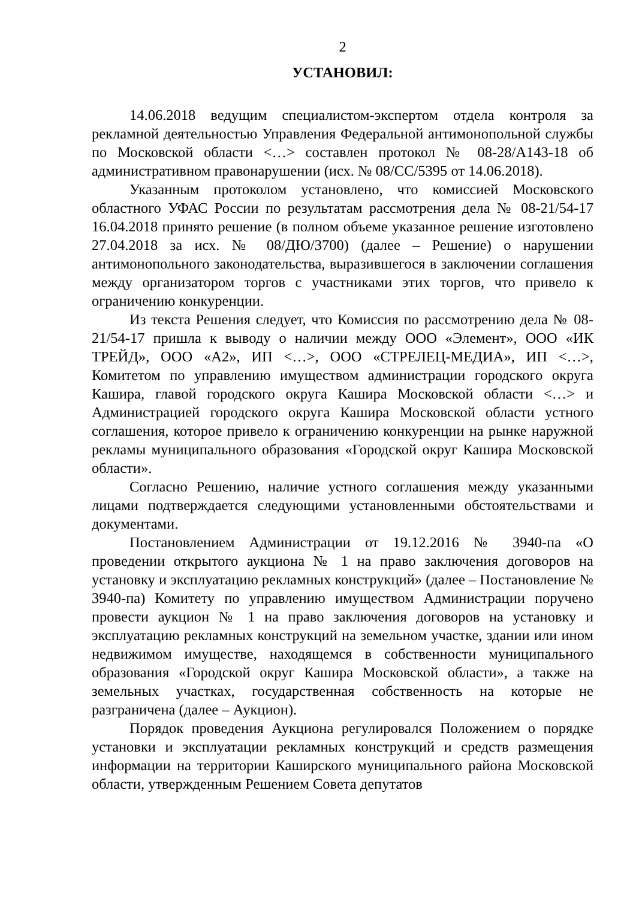2
УСТАНОВИЛ:
14.06.2018 ведущим специалистом-экспертом отдела контроля за рекламной деятельностью Управления Федеральной антимонопольной службы по Московской области <…> составлен протокол № 08-28/А143-18 об административном правонарушении (исх. № 08/СС/5395 от 14.06.2018).
Указанным протоколом установлено, что комиссией Московского областного УФАС России по результатам рассмотрения дела № 08-21/54-17 16.04.2018 принято решение (в полном объеме указанное решение изготовлено 27.04.2018 за исх. № 08/ДЮ/3700) (далее – Решение) о нарушении антимонопольного законодательства, выразившегося в заключении соглашения между организатором торгов с участниками этих торгов, что привело к ограничению конкуренции.
Из текста Решения следует, что Комиссия по рассмотрению дела № 08-21/54-17 пришла к выводу о наличии между ООО «Элемент», ООО «ИК ТРЕЙД», ООО «А2», ИП <…>, ООО «СТРЕЛЕЦ-МЕДИА», ИП <…>, Комитетом по управлению имуществом администрации городского округа Кашира, главой городского округа Кашира Московской области <…> и Администрацией городского округа Кашира Московской области устного соглашения, которое привело к ограничению конкуренции на рынке наружной рекламы муниципального образования «Городской округ Кашира Московской области».
Согласно Решению, наличие устного соглашения между указанными лицами подтверждается следующими установленными обстоятельствами и документами.
Постановлением Администрации от 19.12.2016 № 3940-па «О проведении открытого аукциона № 1 на право заключения договоров на установку и эксплуатацию рекламных конструкций» (далее – Постановление № 3940-па) Комитету по управлению имуществом Администрации поручено провести аукцион № 1 на право заключения договоров на установку и эксплуатацию рекламных конструкций на земельном участке, здании или ином недвижимом имуществе, находящемся в собственности муниципального образования «Городской округ Кашира Московской области», а также на земельных участках, государственная собственность на которые не разграничена (далее – Аукцион).
Порядок проведения Аукциона регулировался Положением о порядке установки и эксплуатации рекламных конструкций и средств размещения информации на территории Каширского муниципального района Московской области, утвержденным Решением Совета депутатов